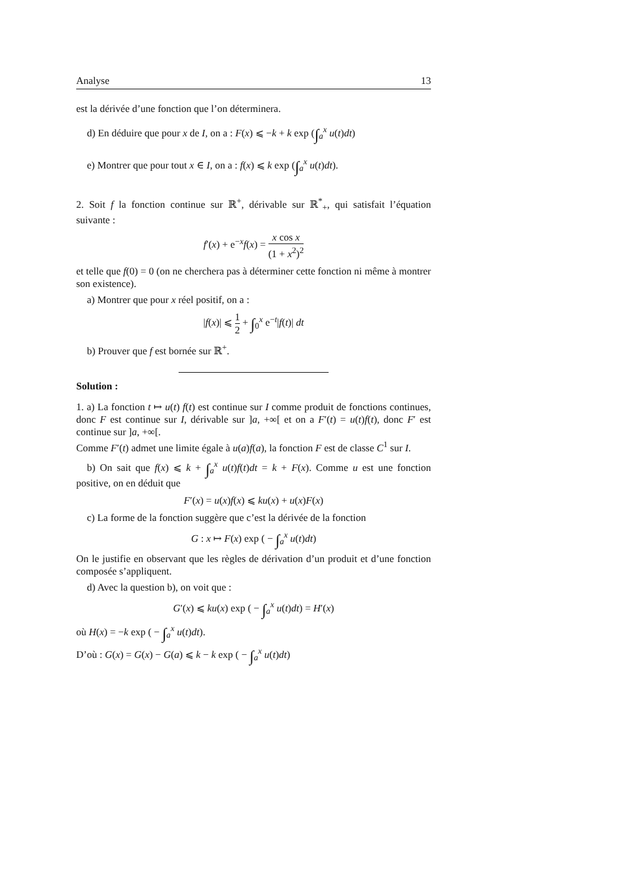Analyse 13
est la dérivée d’une fonction que l’on déterminera.
d) En déduire que pour x de I, on a : F(x) ⩽ −k + k exp (∫<sub>a</sub><sup>x</sup> u(t)dt)
e) Montrer que pour tout x ∈ I, on a : f(x) ⩽ k exp (∫<sub>a</sub><sup>x</sup> u(t)dt).
2. Soit f la fonction continue sur ℝ<sup>+</sup>, dérivable sur ℝ<sup>*</sup><sub>+</sub>, qui satisfait l’équation suivante :
f′(x) + e<sup>−x</sup>f(x) = x cos x (1 + x<sup>2</sup>)<sup>2</sup>
et telle que f(0) = 0 (on ne cherchera pas à déterminer cette fonction ni même à montrer son existence).
a) Montrer que pour x réel positif, on a :
|f(x)| ⩽ 1 2 + ∫<sub>0</sub><sup>x</sup> e<sup>−t</sup>|f(t)| dt
b) Prouver que f est bornée sur ℝ<sup>+</sup>.
Solution :
1. a) La fonction t ↦ u(t) f(t) est continue sur I comme produit de fonctions continues, donc F est continue sur I, dérivable sur ]a, +∞[ et on a F′(t) = u(t)f(t), donc F′ est continue sur ]a, +∞[.
Comme F′(t) admet une limite égale à u(a)f(a), la fonction F est de classe C<sup>1</sup> sur I.
b) On sait que f(x) ⩽ k + ∫<sub>a</sub><sup>x</sup> u(t)f(t)dt = k + F(x). Comme u est une fonction positive, on en déduit que
F′(x) = u(x)f(x) ⩽ ku(x) + u(x)F(x)
c) La forme de la fonction suggère que c’est la dérivée de la fonction
G : x ↦ F(x) exp ( − ∫<sub>a</sub><sup>x</sup> u(t)dt)
On le justifie en observant que les règles de dérivation d’un produit et d’une fonction composée s’appliquent.
d) Avec la question b), on voit que :
G′(x) ⩽ ku(x) exp ( − ∫<sub>a</sub><sup>x</sup> u(t)dt) = H′(x)
où H(x) = −k exp ( − ∫<sub>a</sub><sup>x</sup> u(t)dt).
D’où : G(x) = G(x) − G(a) ⩽ k − k exp ( − ∫<sub>a</sub><sup>x</sup> u(t)dt)